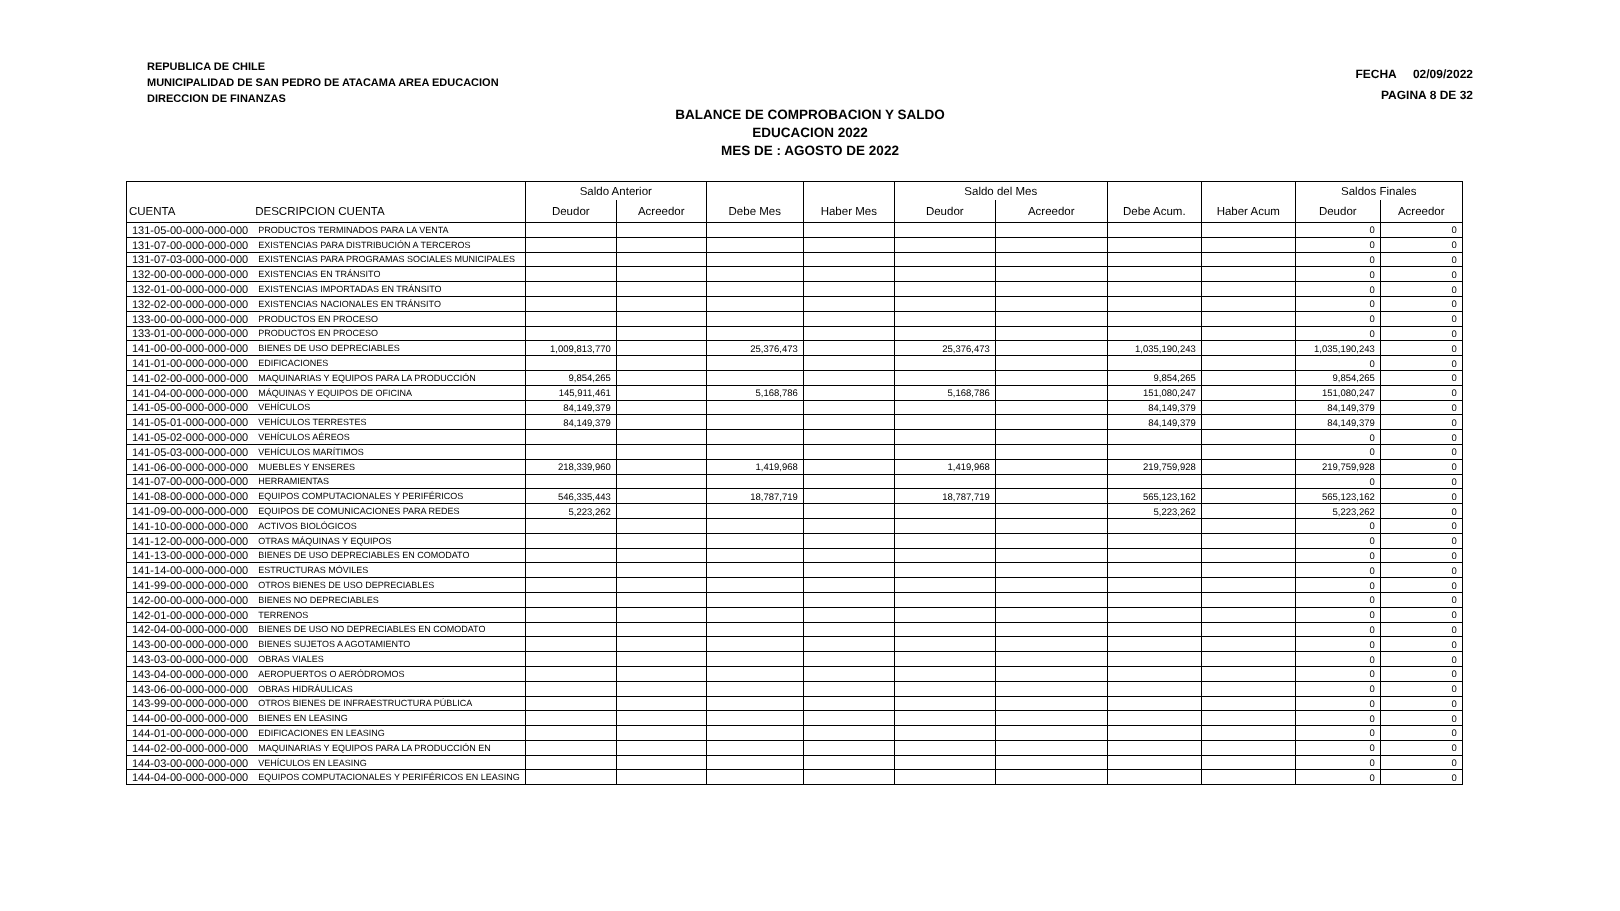REPUBLICA DE CHILE
MUNICIPALIDAD DE SAN PEDRO DE ATACAMA AREA EDUCACION
DIRECCION DE FINANZAS
FECHA 02/09/2022
PAGINA 8 DE 32
BALANCE DE COMPROBACION Y SALDO
EDUCACION 2022
MES DE : AGOSTO DE 2022
| | | Saldo Anterior | | | | Saldo del Mes | | | | Saldos Finales | |
| --- | --- | --- | --- | --- | --- | --- | --- | --- | --- | --- | --- |
| CUENTA | DESCRIPCION CUENTA | Deudor | Acreedor | Debe Mes | Haber Mes | Deudor | Acreedor | Debe Acum. | Haber Acum | Deudor | Acreedor |
| 131-05-00-000-000-000 | PRODUCTOS TERMINADOS PARA LA VENTA | | | | | | | | | 0 | 0 |
| 131-07-00-000-000-000 | EXISTENCIAS PARA DISTRIBUCIÓN A TERCEROS | | | | | | | | | 0 | 0 |
| 131-07-03-000-000-000 | EXISTENCIAS PARA PROGRAMAS SOCIALES MUNICIPALES | | | | | | | | | 0 | 0 |
| 132-00-00-000-000-000 | EXISTENCIAS EN TRÁNSITO | | | | | | | | | 0 | 0 |
| 132-01-00-000-000-000 | EXISTENCIAS IMPORTADAS EN TRÁNSITO | | | | | | | | | 0 | 0 |
| 132-02-00-000-000-000 | EXISTENCIAS NACIONALES EN TRÁNSITO | | | | | | | | | 0 | 0 |
| 133-00-00-000-000-000 | PRODUCTOS EN PROCESO | | | | | | | | | 0 | 0 |
| 133-01-00-000-000-000 | PRODUCTOS EN PROCESO | | | | | | | | | 0 | 0 |
| 141-00-00-000-000-000 | BIENES DE USO DEPRECIABLES | 1,009,813,770 | | 25,376,473 | | 25,376,473 | | 1,035,190,243 | | 1,035,190,243 | 0 |
| 141-01-00-000-000-000 | EDIFICACIONES | | | | | | | | | 0 | 0 |
| 141-02-00-000-000-000 | MAQUINARIAS Y EQUIPOS PARA LA PRODUCCIÓN | 9,854,265 | | | | | | 9,854,265 | | 9,854,265 | 0 |
| 141-04-00-000-000-000 | MÁQUINAS Y EQUIPOS DE OFICINA | 145,911,461 | | 5,168,786 | | 5,168,786 | | 151,080,247 | | 151,080,247 | 0 |
| 141-05-00-000-000-000 | VEHÍCULOS | 84,149,379 | | | | | | 84,149,379 | | 84,149,379 | 0 |
| 141-05-01-000-000-000 | VEHÍCULOS TERRESTES | 84,149,379 | | | | | | 84,149,379 | | 84,149,379 | 0 |
| 141-05-02-000-000-000 | VEHÍCULOS AÉREOS | | | | | | | | | 0 | 0 |
| 141-05-03-000-000-000 | VEHÍCULOS MARÍTIMOS | | | | | | | | | 0 | 0 |
| 141-06-00-000-000-000 | MUEBLES Y ENSERES | 218,339,960 | | 1,419,968 | | 1,419,968 | | 219,759,928 | | 219,759,928 | 0 |
| 141-07-00-000-000-000 | HERRAMIENTAS | | | | | | | | | 0 | 0 |
| 141-08-00-000-000-000 | EQUIPOS COMPUTACIONALES Y PERIFÉRICOS | 546,335,443 | | 18,787,719 | | 18,787,719 | | 565,123,162 | | 565,123,162 | 0 |
| 141-09-00-000-000-000 | EQUIPOS DE COMUNICACIONES PARA REDES | 5,223,262 | | | | | | 5,223,262 | | 5,223,262 | 0 |
| 141-10-00-000-000-000 | ACTIVOS BIOLÓGICOS | | | | | | | | | 0 | 0 |
| 141-12-00-000-000-000 | OTRAS MÁQUINAS Y EQUIPOS | | | | | | | | | 0 | 0 |
| 141-13-00-000-000-000 | BIENES DE USO DEPRECIABLES EN COMODATO | | | | | | | | | 0 | 0 |
| 141-14-00-000-000-000 | ESTRUCTURAS MÓVILES | | | | | | | | | 0 | 0 |
| 141-99-00-000-000-000 | OTROS BIENES DE USO DEPRECIABLES | | | | | | | | | 0 | 0 |
| 142-00-00-000-000-000 | BIENES NO DEPRECIABLES | | | | | | | | | 0 | 0 |
| 142-01-00-000-000-000 | TERRENOS | | | | | | | | | 0 | 0 |
| 142-04-00-000-000-000 | BIENES DE USO NO DEPRECIABLES EN COMODATO | | | | | | | | | 0 | 0 |
| 143-00-00-000-000-000 | BIENES SUJETOS A AGOTAMIENTO | | | | | | | | | 0 | 0 |
| 143-03-00-000-000-000 | OBRAS VIALES | | | | | | | | | 0 | 0 |
| 143-04-00-000-000-000 | AEROPUERTOS O AERÓDROMOS | | | | | | | | | 0 | 0 |
| 143-06-00-000-000-000 | OBRAS HIDRÁULICAS | | | | | | | | | 0 | 0 |
| 143-99-00-000-000-000 | OTROS BIENES DE INFRAESTRUCTURA PÚBLICA | | | | | | | | | 0 | 0 |
| 144-00-00-000-000-000 | BIENES EN LEASING | | | | | | | | | 0 | 0 |
| 144-01-00-000-000-000 | EDIFICACIONES EN LEASING | | | | | | | | | 0 | 0 |
| 144-02-00-000-000-000 | MAQUINARIAS Y EQUIPOS PARA LA PRODUCCIÓN EN | | | | | | | | | 0 | 0 |
| 144-03-00-000-000-000 | VEHÍCULOS EN LEASING | | | | | | | | | 0 | 0 |
| 144-04-00-000-000-000 | EQUIPOS COMPUTACIONALES Y PERIFÉRICOS EN LEASING | | | | | | | | | 0 | 0 |